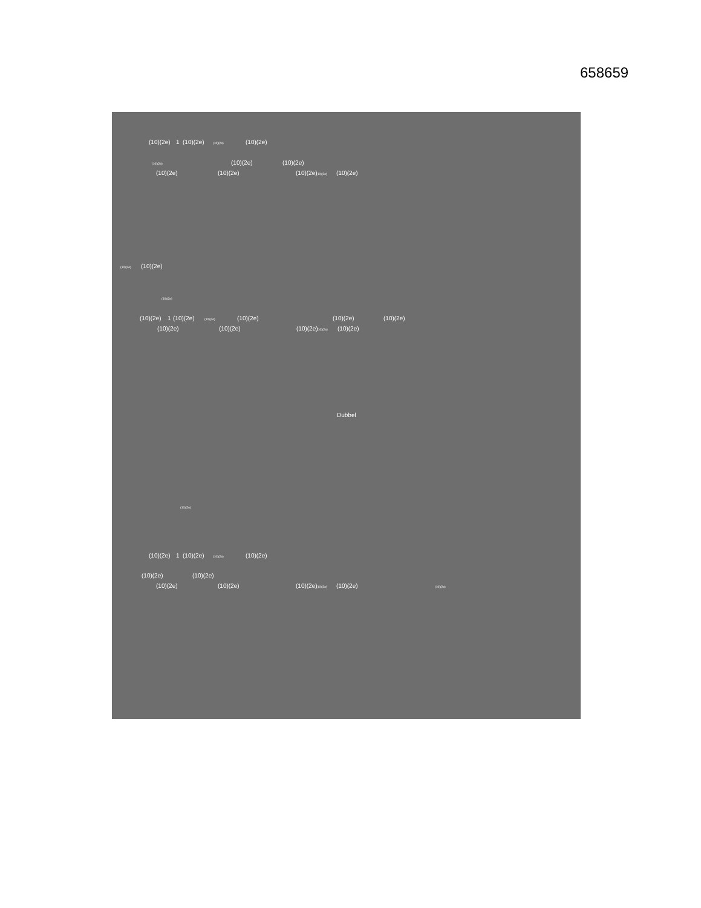658659
(10)(2e) 1 (10)(2e) (10)(2e) (10)(2e)
(10)(2e) (10)(2e) (10)(2e)
(10)(2e) (10)(2e) (10)(2e) (10)(2e) (10)(2e)
(10)(2e) (10)(2e)
(10)(2e)
(10)(2e) 1 (10)(2e) (10)(2e) (10)(2e) (10)(2e) (10)(2e)
(10)(2e) (10)(2e) (10)(2e) (10)(2e) (10)(2e)
Dubbel
(10)(2e)
(10)(2e) 1 (10)(2e) (10)(2e) (10)(2e)
(10)(2e) (10)(2e)
(10)(2e) (10)(2e) (10)(2e) (10)(2e) (10)(2e) (10)(2e)